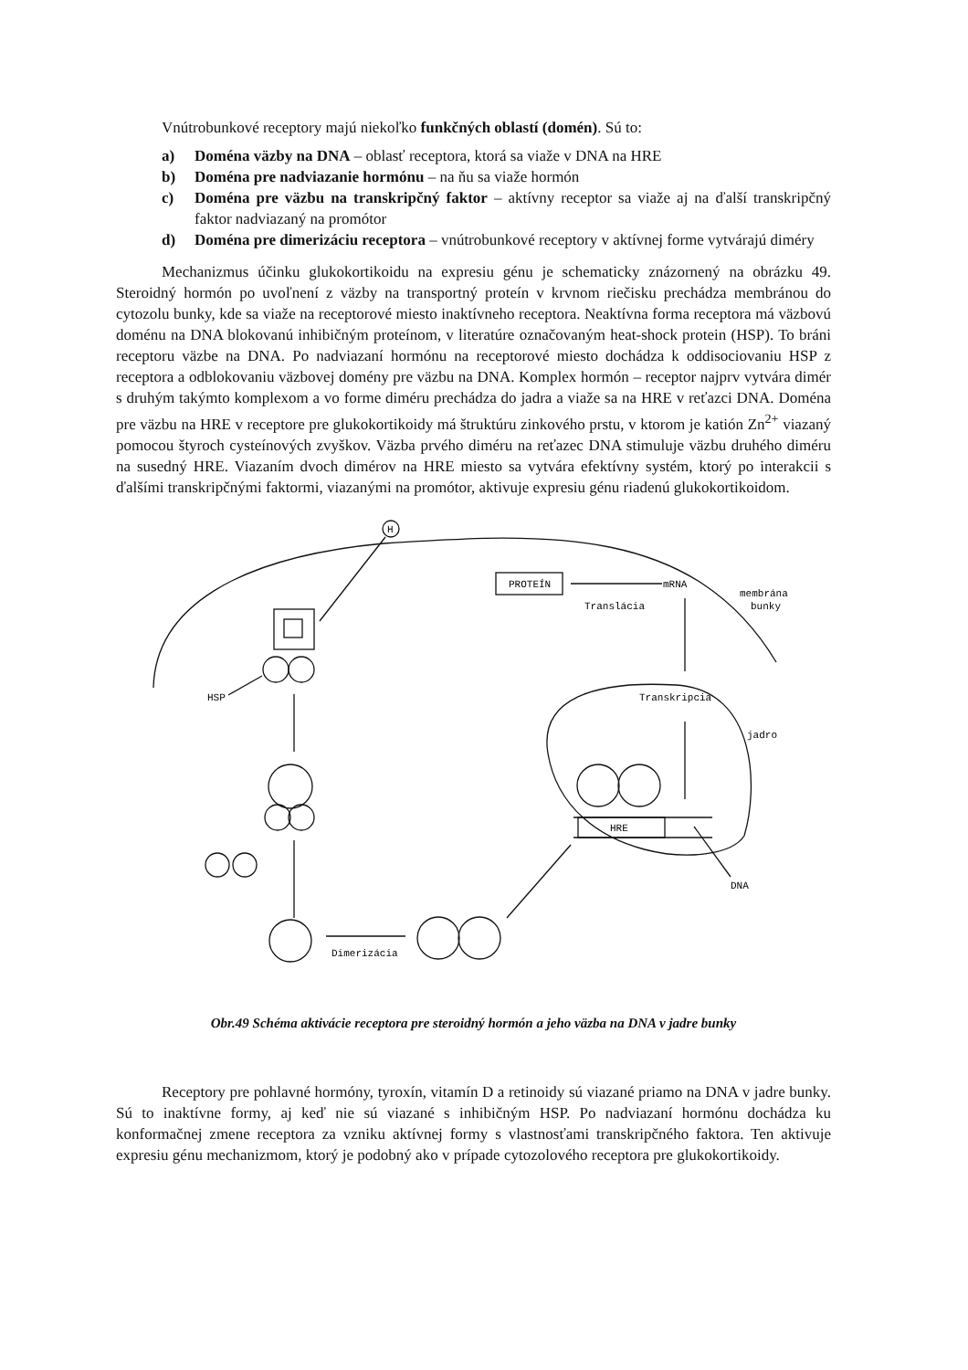Vnútrobunkové receptory majú niekoľko funkčných oblastí (domén). Sú to:
a) Doména väzby na DNA – oblasť receptora, ktorá sa viaže v DNA na HRE
b) Doména pre nadviazanie hormónu – na ňu sa viaže hormón
c) Doména pre väzbu na transkripčný faktor – aktívny receptor sa viaže aj na ďalší transkripčný faktor nadviazaný na promótor
d) Doména pre dimerizáciu receptora – vnútrobunkové receptory v aktívnej forme vytvárajú diméry
Mechanizmus účinku glukokortikoidu na expresiu génu je schematicky znázornený na obrázku 49. Steroidný hormón po uvoľnení z väzby na transportný proteín v krvnom riečisku prechádza membránou do cytozolu bunky, kde sa viaže na receptorové miesto inaktívneho receptora. Neaktívna forma receptora má väzbovú doménu na DNA blokovanú inhibičným proteínom, v literatúre označovaným heat-shock protein (HSP). To bráni receptoru väzbe na DNA. Po nadviazaní hormónu na receptorové miesto dochádza k oddisociovaniu HSP z receptora a odblokovaniu väzbovej domény pre väzbu na DNA. Komplex hormón – receptor najprv vytvára dimér s druhým takýmto komplexom a vo forme diméru prechádza do jadra a viaže sa na HRE v reťazci DNA. Doména pre väzbu na HRE v receptore pre glukokortikoidy má štruktúru zinkového prstu, v ktorom je katión Zn<sup>2+</sup> viazaný pomocou štyroch cysteínových zvyškov. Väzba prvého diméru na reťazec DNA stimuluje väzbu druhého diméru na susedný HRE. Viazaním dvoch dimérov na HRE miesto sa vytvára efektívny systém, ktorý po interakcii s ďalšími transkripčnými faktormi, viazanými na promótor, aktivuje expresiu génu riadenú glukokortikoidom.
H
PROTEÍN
mRNA
Translácia
membrána
bunky
HSP
Transkripcia
jadro
HRE
DNA
Dimerizácia
Obr.49 Schéma aktivácie receptora pre steroidný hormón a jeho väzba na DNA v jadre bunky
Receptory pre pohlavné hormóny, tyroxín, vitamín D a retinoidy sú viazané priamo na DNA v jadre bunky. Sú to inaktívne formy, aj keď nie sú viazané s inhibičným HSP. Po nadviazaní hormónu dochádza ku konformačnej zmene receptora za vzniku aktívnej formy s vlastnosťami transkripčného faktora. Ten aktivuje expresiu génu mechanizmom, ktorý je podobný ako v prípade cytozolového receptora pre glukokortikoidy.